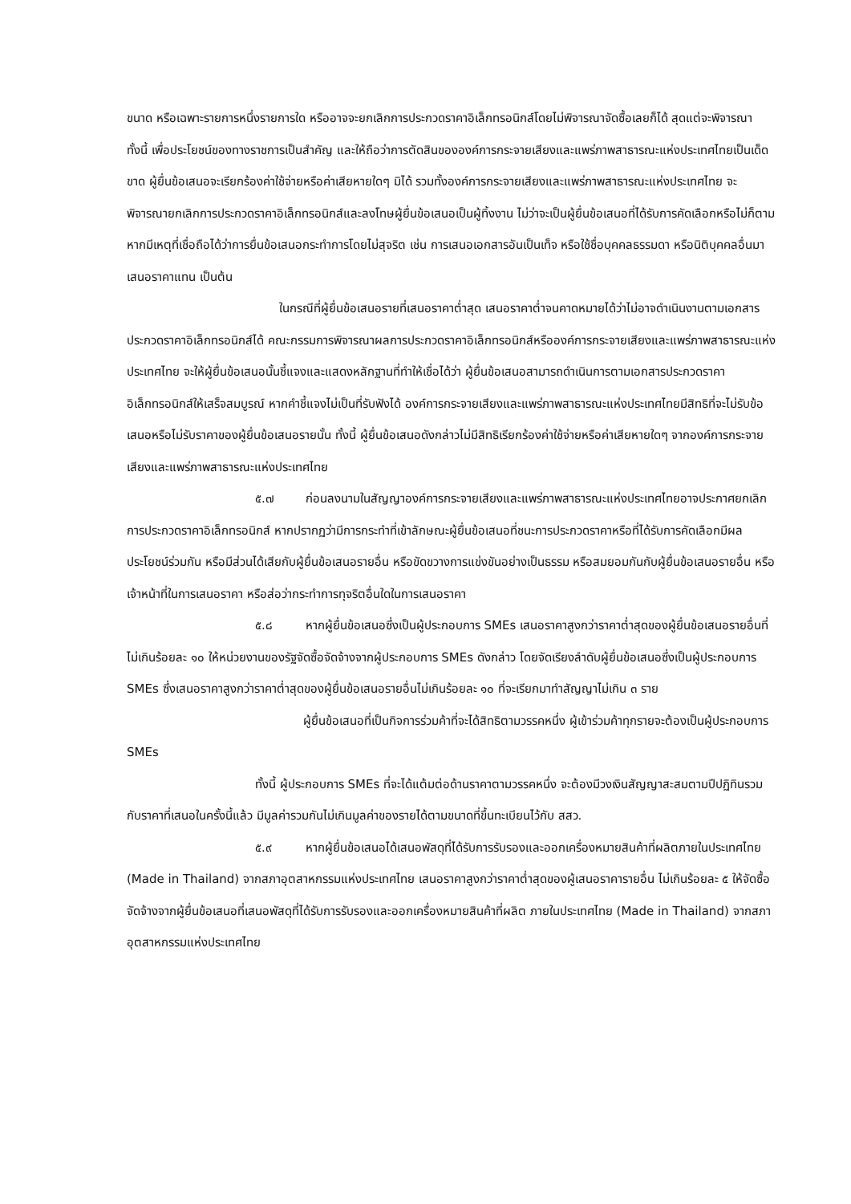ขนาด หรือเฉพาะรายการหนึ่งรายการใด หรืออาจจะยกเลิกการประกวดราคาอิเล็กทรอนิกส์โดยไม่พิจารณาจัดซื้อเลยก็ได้ สุดแต่จะพิจารณา ทั้งนี้ เพื่อประโยชน์ของทางราชการเป็นสำคัญ และให้ถือว่าการตัดสินขององค์การกระจายเสียงและแพร่ภาพสาธารณะแห่งประเทศไทยเป็นเด็ดขาด ผู้ยื่นข้อเสนอจะเรียกร้องค่าใช้จ่ายหรือค่าเสียหายใดๆ มิได้ รวมทั้งองค์การกระจายเสียงและแพร่ภาพสาธารณะแห่งประเทศไทย จะพิจารณายกเลิกการประกวดราคาอิเล็กทรอนิกส์และลงโทษผู้ยื่นข้อเสนอเป็นผู้ทิ้งงาน ไม่ว่าจะเป็นผู้ยื่นข้อเสนอที่ได้รับการคัดเลือกหรือไม่ก็ตาม หากมีเหตุที่เชื่อถือได้ว่าการยื่นข้อเสนอกระทำการโดยไม่สุจริต เช่น การเสนอเอกสารอันเป็นเท็จ หรือใช้ชื่อบุคคลธรรมดา หรือนิติบุคคลอื่นมาเสนอราคาแทน เป็นต้น
ในกรณีที่ผู้ยื่นข้อเสนอรายที่เสนอราคาต่ำสุด เสนอราคาต่ำจนคาดหมายได้ว่าไม่อาจดำเนินงานตามเอกสารประกวดราคาอิเล็กทรอนิกส์ได้ คณะกรรมการพิจารณาผลการประกวดราคาอิเล็กทรอนิกส์หรือองค์การกระจายเสียงและแพร่ภาพสาธารณะแห่งประเทศไทย จะให้ผู้ยื่นข้อเสนอนั้นชี้แจงและแสดงหลักฐานที่ทำให้เชื่อได้ว่า ผู้ยื่นข้อเสนอสามารถดำเนินการตามเอกสารประกวดราคาอิเล็กทรอนิกส์ให้เสร็จสมบูรณ์ หากคำชี้แจงไม่เป็นที่รับฟังได้ องค์การกระจายเสียงและแพร่ภาพสาธารณะแห่งประเทศไทยมีสิทธิที่จะไม่รับข้อเสนอหรือไม่รับราคาของผู้ยื่นข้อเสนอรายนั้น ทั้งนี้ ผู้ยื่นข้อเสนอดังกล่าวไม่มีสิทธิเรียกร้องค่าใช้จ่ายหรือค่าเสียหายใดๆ จากองค์การกระจายเสียงและแพร่ภาพสาธารณะแห่งประเทศไทย
๕.๗ ก่อนลงนามในสัญญาองค์การกระจายเสียงและแพร่ภาพสาธารณะแห่งประเทศไทยอาจประกาศยกเลิกการประกวดราคาอิเล็กทรอนิกส์ หากปรากฏว่ามีการกระทำที่เข้าลักษณะผู้ยื่นข้อเสนอที่ชนะการประกวดราคาหรือที่ได้รับการคัดเลือกมีผลประโยชน์ร่วมกัน หรือมีส่วนได้เสียกับผู้ยื่นข้อเสนอรายอื่น หรือขัดขวางการแข่งขันอย่างเป็นธรรม หรือสมยอมกันกับผู้ยื่นข้อเสนอรายอื่น หรือเจ้าหน้าที่ในการเสนอราคา หรือส่อว่ากระทำการทุจริตอื่นใดในการเสนอราคา
๕.๘ หากผู้ยื่นข้อเสนอซึ่งเป็นผู้ประกอบการ SMEs เสนอราคาสูงกว่าราคาต่ำสุดของผู้ยื่นข้อเสนอรายอื่นที่ไม่เกินร้อยละ ๑๐ ให้หน่วยงานของรัฐจัดซื้อจัดจ้างจากผู้ประกอบการ SMEs ดังกล่าว โดยจัดเรียงลำดับผู้ยื่นข้อเสนอซึ่งเป็นผู้ประกอบการ SMEs ซึ่งเสนอราคาสูงกว่าราคาต่ำสุดของผู้ยื่นข้อเสนอรายอื่นไม่เกินร้อยละ ๑๐ ที่จะเรียกมาทำสัญญาไม่เกิน ๓ ราย
ผู้ยื่นข้อเสนอที่เป็นกิจการร่วมค้าที่จะได้สิทธิตามวรรคหนึ่ง ผู้เข้าร่วมค้าทุกรายจะต้องเป็นผู้ประกอบการ SMEs
ทั้งนี้ ผู้ประกอบการ SMEs ที่จะได้แต้มต่อด้านราคาตามวรรคหนึ่ง จะต้องมีวงเงินสัญญาสะสมตามปีปฏิทินรวมกับราคาที่เสนอในครั้งนี้แล้ว มีมูลค่ารวมกันไม่เกินมูลค่าของรายได้ตามขนาดที่ขึ้นทะเบียนไว้กับ สสว.
๕.๙ หากผู้ยื่นข้อเสนอได้เสนอพัสดุที่ได้รับการรับรองและออกเครื่องหมายสินค้าที่ผลิตภายในประเทศไทย (Made in Thailand) จากสภาอุตสาหกรรมแห่งประเทศไทย เสนอราคาสูงกว่าราคาต่ำสุดของผู้เสนอราคารายอื่น ไม่เกินร้อยละ ๕ ให้จัดซื้อจัดจ้างจากผู้ยื่นข้อเสนอที่เสนอพัสดุที่ได้รับการรับรองและออกเครื่องหมายสินค้าที่ผลิต ภายในประเทศไทย (Made in Thailand) จากสภาอุตสาหกรรมแห่งประเทศไทย